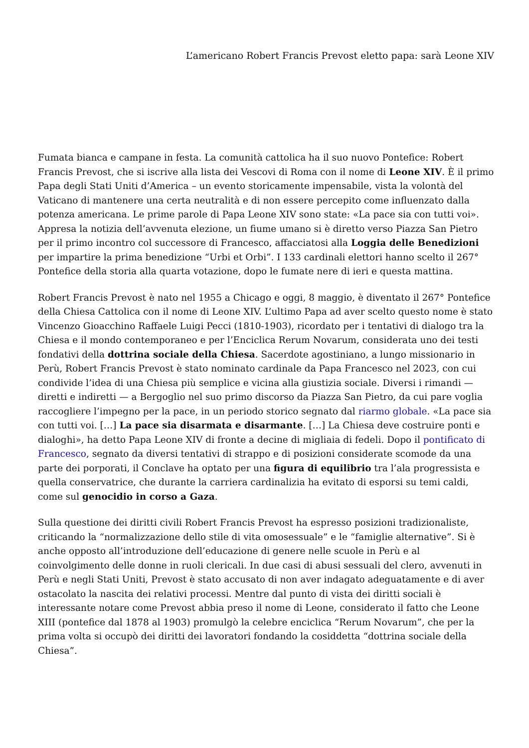L’americano Robert Francis Prevost eletto papa: sarà Leone XIV
Fumata bianca e campane in festa. La comunità cattolica ha il suo nuovo Pontefice: Robert Francis Prevost, che si iscrive alla lista dei Vescovi di Roma con il nome di Leone XIV. È il primo Papa degli Stati Uniti d’America – un evento storicamente impensabile, vista la volontà del Vaticano di mantenere una certa neutralità e di non essere percepito come influenzato dalla potenza americana. Le prime parole di Papa Leone XIV sono state: «La pace sia con tutti voi». Appresa la notizia dell’avvenuta elezione, un fiume umano si è diretto verso Piazza San Pietro per il primo incontro col successore di Francesco, affacciatosi alla Loggia delle Benedizioni per impartire la prima benedizione “Urbi et Orbi”. I 133 cardinali elettori hanno scelto il 267° Pontefice della storia alla quarta votazione, dopo le fumate nere di ieri e questa mattina.
Robert Francis Prevost è nato nel 1955 a Chicago e oggi, 8 maggio, è diventato il 267° Pontefice della Chiesa Cattolica con il nome di Leone XIV. L’ultimo Papa ad aver scelto questo nome è stato Vincenzo Gioacchino Raffaele Luigi Pecci (1810-1903), ricordato per i tentativi di dialogo tra la Chiesa e il mondo contemporaneo e per l’Enciclica Rerum Novarum, considerata uno dei testi fondativi della dottrina sociale della Chiesa. Sacerdote agostiniano, a lungo missionario in Perù, Robert Francis Prevost è stato nominato cardinale da Papa Francesco nel 2023, con cui condivide l’idea di una Chiesa più semplice e vicina alla giustizia sociale. Diversi i rimandi — diretti e indiretti — a Bergoglio nel suo primo discorso da Piazza San Pietro, da cui pare voglia raccogliere l’impegno per la pace, in un periodo storico segnato dal riarmo globale. «La pace sia con tutti voi. […] La pace sia disarmata e disarmante. […] La Chiesa deve costruire ponti e dialoghi», ha detto Papa Leone XIV di fronte a decine di migliaia di fedeli. Dopo il pontificato di Francesco, segnato da diversi tentativi di strappo e di posizioni considerate scomode da una parte dei porporati, il Conclave ha optato per una figura di equilibrio tra l’ala progressista e quella conservatrice, che durante la carriera cardinalizia ha evitato di esporsi su temi caldi, come sul genocidio in corso a Gaza.
Sulla questione dei diritti civili Robert Francis Prevost ha espresso posizioni tradizionaliste, criticando la “normalizzazione dello stile di vita omosessuale” e le “famiglie alternative”. Si è anche opposto all’introduzione dell’educazione di genere nelle scuole in Perù e al coinvolgimento delle donne in ruoli clericali. In due casi di abusi sessuali del clero, avvenuti in Perù e negli Stati Uniti, Prevost è stato accusato di non aver indagato adeguatamente e di aver ostacolato la nascita dei relativi processi. Mentre dal punto di vista dei diritti sociali è interessante notare come Prevost abbia preso il nome di Leone, considerato il fatto che Leone XIII (pontefice dal 1878 al 1903) promulgò la celebre enciclica “Rerum Novarum”, che per la prima volta si occupò dei diritti dei lavoratori fondando la cosiddetta “dottrina sociale della Chiesa”.